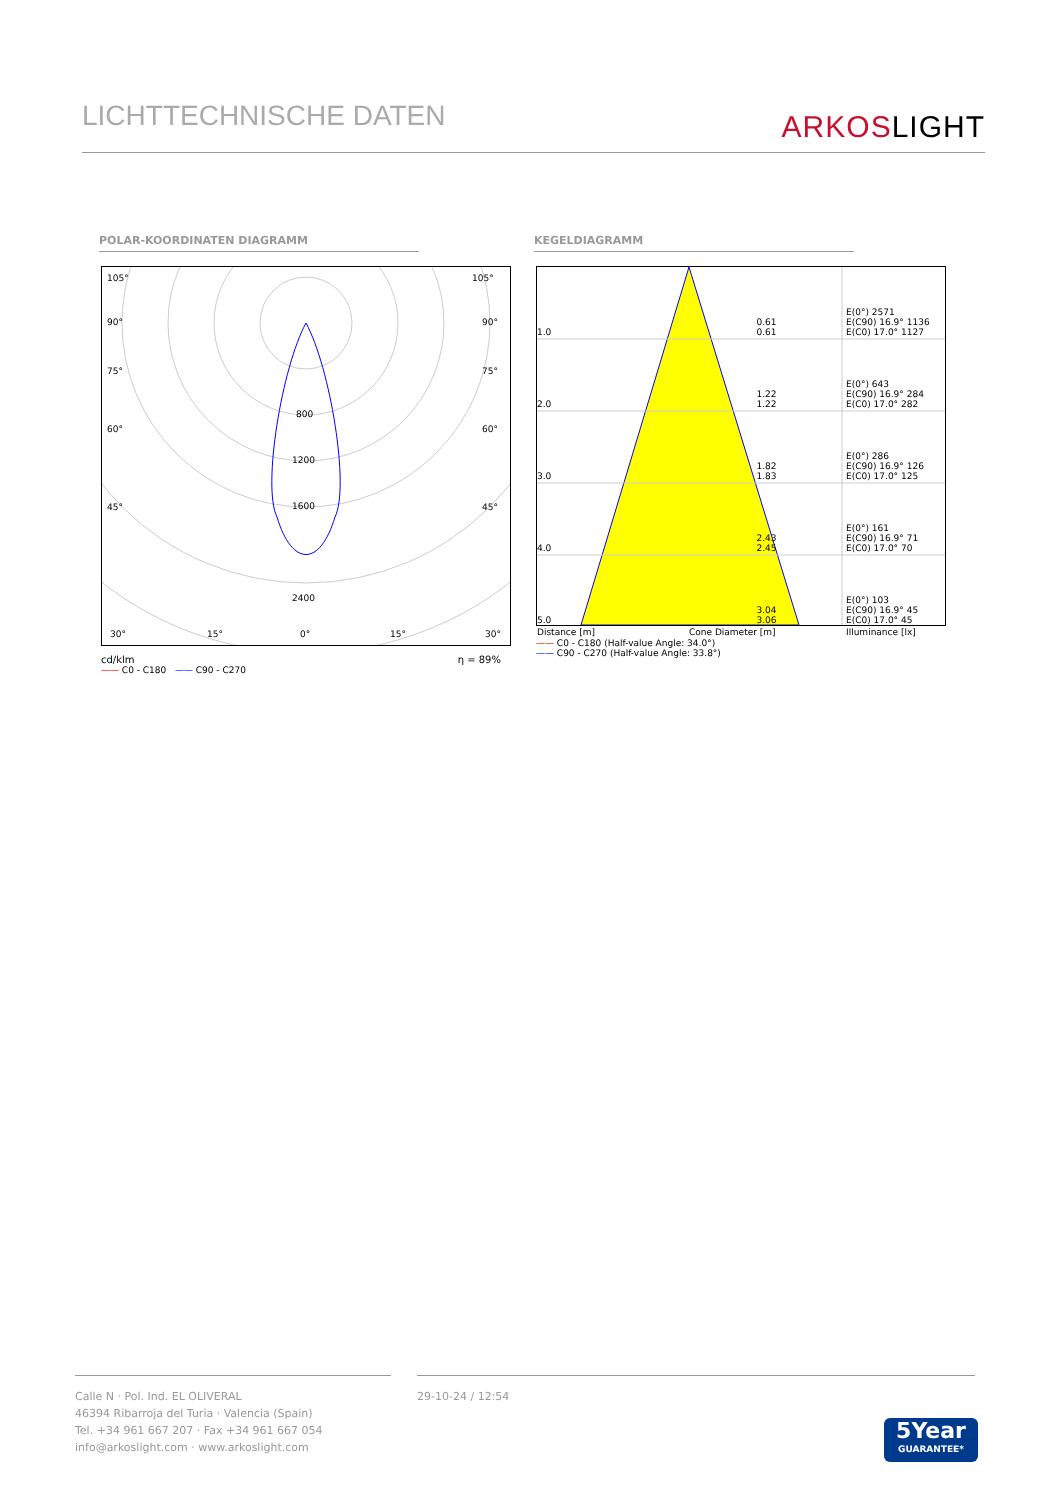LICHTTECHNISCHE DATEN
ARKOSLIGHT
POLAR-KOORDINATEN DIAGRAMM KEGELDIAGRAMM
105°
105°
90°
90°
75°
75°
60°
60°
45°
45°
800
1200
1600
2400
30°
15°
0°
15°
30°
cd/klm η = 89%
—— C0 - C180 —— C90 - C270
| 1.0 | 0.61 0.61 | E(0°) 2571 E(C90) 16.9° 1136 E(C0) 17.0° 1127 |
| 2.0 | 1.22 1.22 | E(0°) 643 E(C90) 16.9° 284 E(C0) 17.0° 282 |
| 3.0 | 1.82 1.83 | E(0°) 286 E(C90) 16.9° 126 E(C0) 17.0° 125 |
| 4.0 | 2.43 2.45 | E(0°) 161 E(C90) 16.9° 71 E(C0) 17.0° 70 |
| 5.0 | 3.04 3.06 | E(0°) 103 E(C90) 16.9° 45 E(C0) 17.0° 45 |
| Distance [m] | Cone Diameter [m] | Illuminance [lx] |
—— C0 - C180 (Half-value Angle: 34.0°)
—— C90 - C270 (Half-value Angle: 33.8°)
Calle N · Pol. Ind. EL OLIVERAL
46394 Ribarroja del Turia · Valencia (Spain)
Tel. +34 961 667 207 · Fax +34 961 667 054
info@arkoslight.com · www.arkoslight.com
29-10-24 / 12:54
5Year
GUARANTEE*